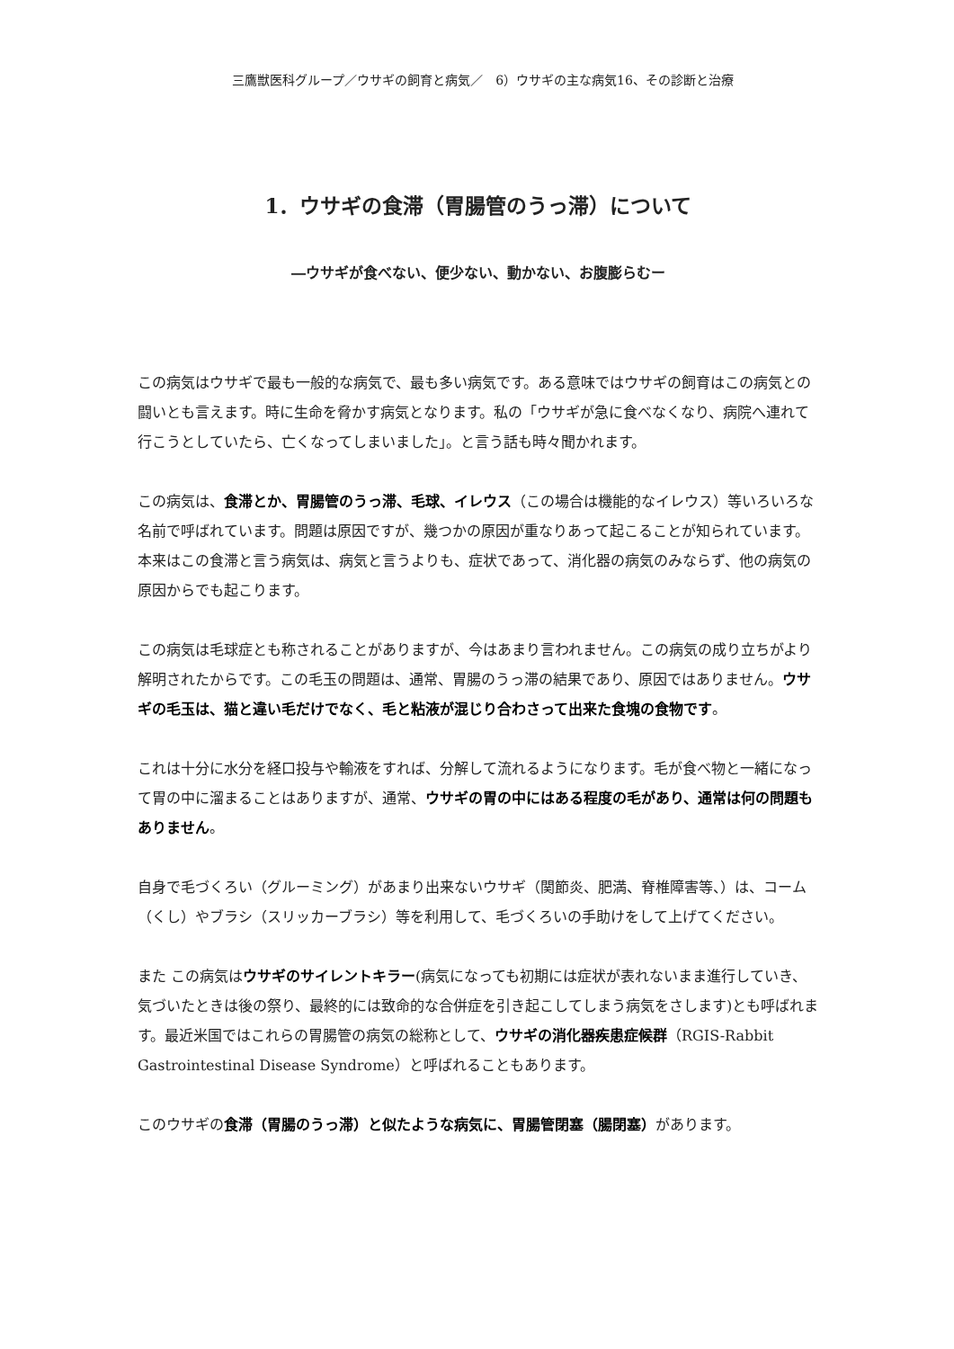三鷹獣医科グループ／ウサギの飼育と病気／　6）ウサギの主な病気16、その診断と治療
1．ウサギの食滞（胃腸管のうっ滞）について
―ウサギが食べない、便少ない、動かない、お腹膨らむー
この病気はウサギで最も一般的な病気で、最も多い病気です。ある意味ではウサギの飼育はこの病気との闘いとも言えます。時に生命を脅かす病気となります。私の「ウサギが急に食べなくなり、病院へ連れて行こうとしていたら、亡くなってしまいました」。と言う話も時々聞かれます。
この病気は、食滞とか、胃腸管のうっ滞、毛球、イレウス（この場合は機能的なイレウス）等いろいろな名前で呼ばれています。問題は原因ですが、幾つかの原因が重なりあって起こることが知られています。本来はこの食滞と言う病気は、病気と言うよりも、症状であって、消化器の病気のみならず、他の病気の原因からでも起こります。
この病気は毛球症とも称されることがありますが、今はあまり言われません。この病気の成り立ちがより解明されたからです。この毛玉の問題は、通常、胃腸のうっ滞の結果であり、原因ではありません。ウサギの毛玉は、猫と違い毛だけでなく、毛と粘液が混じり合わさって出来た食塊の食物です。
これは十分に水分を経口投与や輸液をすれば、分解して流れるようになります。毛が食べ物と一緒になって胃の中に溜まることはありますが、通常、ウサギの胃の中にはある程度の毛があり、通常は何の問題もありません。
自身で毛づくろい（グルーミング）があまり出来ないウサギ（関節炎、肥満、脊椎障害等、）は、コーム（くし）やブラシ（スリッカーブラシ）等を利用して、毛づくろいの手助けをして上げてください。
また この病気はウサギのサイレントキラー(病気になっても初期には症状が表れないまま進行していき、気づいたときは後の祭り、最終的には致命的な合併症を引き起こしてしまう病気をさします)とも呼ばれます。最近米国ではこれらの胃腸管の病気の総称として、ウサギの消化器疾患症候群（RGIS-Rabbit Gastrointestinal Disease Syndrome）と呼ばれることもあります。
このウサギの食滞（胃腸のうっ滞）と似たような病気に、胃腸管閉塞（腸閉塞）があります。